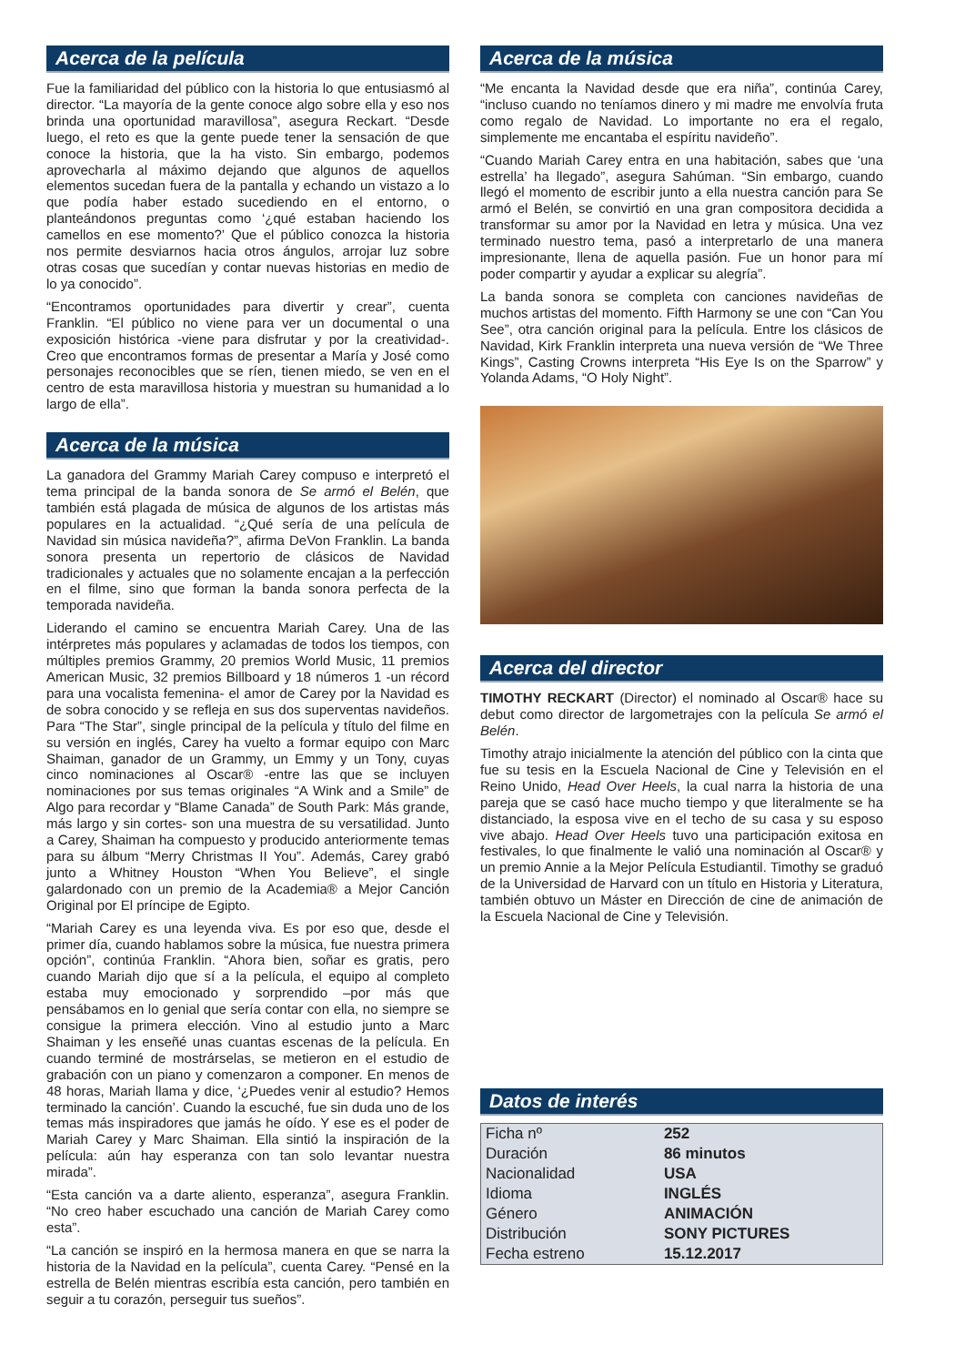Acerca de la película
Fue la familiaridad del público con la historia lo que entusiasmó al director. “La mayoría de la gente conoce algo sobre ella y eso nos brinda una oportunidad maravillosa”, asegura Reckart. “Desde luego, el reto es que la gente puede tener la sensación de que conoce la historia, que la ha visto. Sin embargo, podemos aprovecharla al máximo dejando que algunos de aquellos elementos sucedan fuera de la pantalla y echando un vistazo a lo que podía haber estado sucediendo en el entorno, o planteándonos preguntas como ‘¿qué estaban haciendo los camellos en ese momento?’ Que el público conozca la historia nos permite desviarnos hacia otros ángulos, arrojar luz sobre otras cosas que sucedían y contar nuevas historias en medio de lo ya conocido”.
“Encontramos oportunidades para divertir y crear”, cuenta Franklin. “El público no viene para ver un documental o una exposición histórica -viene para disfrutar y por la creatividad-. Creo que encontramos formas de presentar a María y José como personajes reconocibles que se ríen, tienen miedo, se ven en el centro de esta maravillosa historia y muestran su humanidad a lo largo de ella”.
Acerca de la música
La ganadora del Grammy Mariah Carey compuso e interpretó el tema principal de la banda sonora de Se armó el Belén, que también está plagada de música de algunos de los artistas más populares en la actualidad. “¿Qué sería de una película de Navidad sin música navideña?”, afirma DeVon Franklin. La banda sonora presenta un repertorio de clásicos de Navidad tradicionales y actuales que no solamente encajan a la perfección en el filme, sino que forman la banda sonora perfecta de la temporada navideña.
Liderando el camino se encuentra Mariah Carey. Una de las intérpretes más populares y aclamadas de todos los tiempos, con múltiples premios Grammy, 20 premios World Music, 11 premios American Music, 32 premios Billboard y 18 números 1 -un récord para una vocalista femenina- el amor de Carey por la Navidad es de sobra conocido y se refleja en sus dos superventas navideños. Para “The Star”, single principal de la película y título del filme en su versión en inglés, Carey ha vuelto a formar equipo con Marc Shaiman, ganador de un Grammy, un Emmy y un Tony, cuyas cinco nominaciones al Oscar® -entre las que se incluyen nominaciones por sus temas originales “A Wink and a Smile” de Algo para recordar y “Blame Canada” de South Park: Más grande, más largo y sin cortes- son una muestra de su versatilidad. Junto a Carey, Shaiman ha compuesto y producido anteriormente temas para su álbum “Merry Christmas II You”. Además, Carey grabó junto a Whitney Houston “When You Believe”, el single galardonado con un premio de la Academia® a Mejor Canción Original por El príncipe de Egipto.
“Mariah Carey es una leyenda viva. Es por eso que, desde el primer día, cuando hablamos sobre la música, fue nuestra primera opción”, continúa Franklin. “Ahora bien, soñar es gratis, pero cuando Mariah dijo que sí a la película, el equipo al completo estaba muy emocionado y sorprendido –por más que pensábamos en lo genial que sería contar con ella, no siempre se consigue la primera elección. Vino al estudio junto a Marc Shaiman y les enseñé unas cuantas escenas de la película. En cuando terminé de mostrárselas, se metieron en el estudio de grabación con un piano y comenzaron a componer. En menos de 48 horas, Mariah llama y dice, ‘¿Puedes venir al estudio? Hemos terminado la canción’. Cuando la escuché, fue sin duda uno de los temas más inspiradores que jamás he oído. Y ese es el poder de Mariah Carey y Marc Shaiman. Ella sintió la inspiración de la película: aún hay esperanza con tan solo levantar nuestra mirada”.
“Esta canción va a darte aliento, esperanza”, asegura Franklin. “No creo haber escuchado una canción de Mariah Carey como esta”.
“La canción se inspiró en la hermosa manera en que se narra la historia de la Navidad en la película”, cuenta Carey. “Pensé en la estrella de Belén mientras escribía esta canción, pero también en seguir a tu corazón, perseguir tus sueños”.
Acerca de la música
“Me encanta la Navidad desde que era niña”, continúa Carey, “incluso cuando no teníamos dinero y mi madre me envolvía fruta como regalo de Navidad. Lo importante no era el regalo, simplemente me encantaba el espíritu navideño”.
“Cuando Mariah Carey entra en una habitación, sabes que ‘una estrella’ ha llegado”, asegura Sahúman. “Sin embargo, cuando llegó el momento de escribir junto a ella nuestra canción para Se armó el Belén, se convirtió en una gran compositora decidida a transformar su amor por la Navidad en letra y música. Una vez terminado nuestro tema, pasó a interpretarlo de una manera impresionante, llena de aquella pasión. Fue un honor para mí poder compartir y ayudar a explicar su alegría”.
La banda sonora se completa con canciones navideñas de muchos artistas del momento. Fifth Harmony se une con “Can You See”, otra canción original para la película. Entre los clásicos de Navidad, Kirk Franklin interpreta una nueva versión de “We Three Kings”, Casting Crowns interpreta “His Eye Is on the Sparrow” y Yolanda Adams, “O Holy Night”.
Acerca del director
TIMOTHY RECKART (Director) el nominado al Oscar® hace su debut como director de largometrajes con la película Se armó el Belén.
Timothy atrajo inicialmente la atención del público con la cinta que fue su tesis en la Escuela Nacional de Cine y Televisión en el Reino Unido, Head Over Heels, la cual narra la historia de una pareja que se casó hace mucho tiempo y que literalmente se ha distanciado, la esposa vive en el techo de su casa y su esposo vive abajo. Head Over Heels tuvo una participación exitosa en festivales, lo que finalmente le valió una nominación al Oscar® y un premio Annie a la Mejor Película Estudiantil. Timothy se graduó de la Universidad de Harvard con un título en Historia y Literatura, también obtuvo un Máster en Dirección de cine de animación de la Escuela Nacional de Cine y Televisión.
Datos de interés
| Ficha nº | 252 |
| Duración | 86 minutos |
| Nacionalidad | USA |
| Idioma | INGLÉS |
| Género | ANIMACIÓN |
| Distribución | SONY PICTURES |
| Fecha estreno | 15.12.2017 |